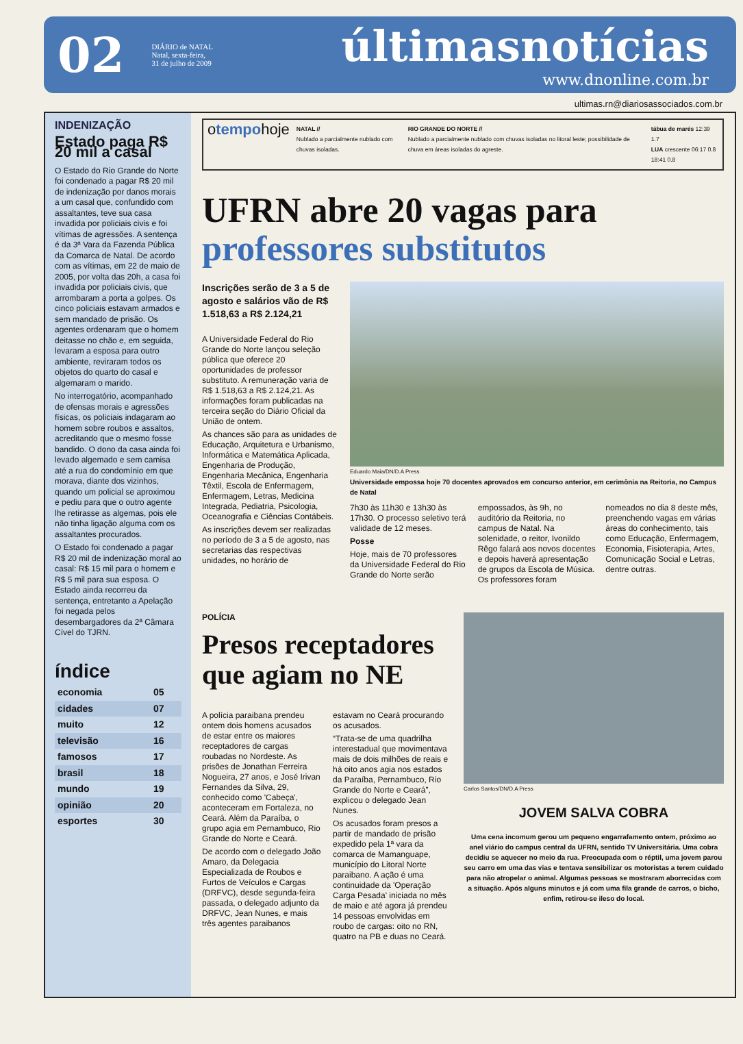02
DIÁRIO de NATAL
Natal, sexta-feira,
31 de julho de 2009
últimasnotícias
www.dnonline.com.br
ultimas.rn@diariosassociados.com.br
INDENIZAÇÃO
Estado paga R$ 20 mil a casal
O Estado do Rio Grande do Norte foi condenado a pagar R$ 20 mil de indenização por danos morais a um casal que, confundido com assaltantes, teve sua casa invadida por policiais civis e foi vítimas de agressões. A sentença é da 3ª Vara da Fazenda Pública da Comarca de Natal. De acordo com as vítimas, em 22 de maio de 2005, por volta das 20h, a casa foi invadida por policiais civis, que arrombaram a porta a golpes. Os cinco policiais estavam armados e sem mandado de prisão. Os agentes ordenaram que o homem deitasse no chão e, em seguida, levaram a esposa para outro ambiente, reviraram todos os objetos do quarto do casal e algemaram o marido.
No interrogatório, acompanhado de ofensas morais e agressões físicas, os policiais indagaram ao homem sobre roubos e assaltos, acreditando que o mesmo fosse bandido. O dono da casa ainda foi levado algemado e sem camisa até a rua do condomínio em que morava, diante dos vizinhos, quando um policial se aproximou e pediu para que o outro agente lhe retirasse as algemas, pois ele não tinha ligação alguma com os assaltantes procurados.
O Estado foi condenado a pagar R$ 20 mil de indenização moral ao casal: R$ 15 mil para o homem e R$ 5 mil para sua esposa. O Estado ainda recorreu da sentença, entretanto a Apelação foi negada pelos desembargadores da 2ª Câmara Cível do TJRN.
índice
| economia | 05 |
| cidades | 07 |
| muito | 12 |
| televisão | 16 |
| famosos | 17 |
| brasil | 18 |
| mundo | 19 |
| opinião | 20 |
| esportes | 30 |
otempohoje
NATAL //
Nublado a parcialmente nublado com chuvas isoladas.
RIO GRANDE DO NORTE //
Nublado a parcialmente nublado com chuvas isoladas no litoral leste; possibilidade de chuva em áreas isoladas do agreste.
tábua de marés 12:39 1.7
LUA crescente 06:17 0.8 18:41 0.8
UFRN abre 20 vagas para professores substitutos
Inscrições serão de 3 a 5 de agosto e salários vão de R$ 1.518,63 a R$ 2.124,21
A Universidade Federal do Rio Grande do Norte lançou seleção pública que oferece 20 oportunidades de professor substituto. A remuneração varia de R$ 1.518,63 a R$ 2.124,21. As informações foram publicadas na terceira seção do Diário Oficial da União de ontem.
As chances são para as unidades de Educação, Arquitetura e Urbanismo, Informática e Matemática Aplicada, Engenharia de Produção, Engenharia Mecânica, Engenharia Têxtil, Escola de Enfermagem, Enfermagem, Letras, Medicina Integrada, Pediatria, Psicologia, Oceanografia e Ciências Contábeis.
As inscrições devem ser realizadas no período de 3 a 5 de agosto, nas secretarias das respectivas unidades, no horário de
Eduardo Maia/DN/D.A Press
Universidade empossa hoje 70 docentes aprovados em concurso anterior, em cerimônia na Reitoria, no Campus de Natal
7h30 às 11h30 e 13h30 às 17h30. O processo seletivo terá validade de 12 meses.
Posse
Hoje, mais de 70 professores da Universidade Federal do Rio Grande do Norte serão empossados, às 9h, no auditório da Reitoria, no campus de Natal. Na solenidade, o reitor, Ivonildo Rêgo falará aos novos docentes e depois haverá apresentação de grupos da Escola de Música. Os professores foram nomeados no dia 8 deste mês, preenchendo vagas em várias áreas do conhecimento, tais como Educação, Enfermagem, Economia, Fisioterapia, Artes, Comunicação Social e Letras, dentre outras.
POLÍCIA
Presos receptadores que agiam no NE
A polícia paraibana prendeu ontem dois homens acusados de estar entre os maiores receptadores de cargas roubadas no Nordeste. As prisões de Jonathan Ferreira Nogueira, 27 anos, e José Irivan Fernandes da Silva, 29, conhecido como 'Cabeça', aconteceram em Fortaleza, no Ceará. Além da Paraíba, o grupo agia em Pernambuco, Rio Grande do Norte e Ceará.
De acordo com o delegado João Amaro, da Delegacia Especializada de Roubos e Furtos de Veículos e Cargas (DRFVC), desde segunda-feira passada, o delegado adjunto da DRFVC, Jean Nunes, e mais três agentes paraibanos estavam no Ceará procurando os acusados.
“Trata-se de uma quadrilha interestadual que movimentava mais de dois milhões de reais e há oito anos agia nos estados da Paraíba, Pernambuco, Rio Grande do Norte e Ceará”, explicou o delegado Jean Nunes.
Os acusados foram presos a partir de mandado de prisão expedido pela 1ª vara da comarca de Mamanguape, município do Litoral Norte paraibano. A ação é uma continuidade da 'Operação Carga Pesada' iniciada no mês de maio e até agora já prendeu 14 pessoas envolvidas em roubo de cargas: oito no RN, quatro na PB e duas no Ceará.
Carlos Santos/DN/D.A Press
JOVEM SALVA COBRA
Uma cena incomum gerou um pequeno engarrafamento ontem, próximo ao anel viário do campus central da UFRN, sentido TV Universitária. Uma cobra decidiu se aquecer no meio da rua. Preocupada com o réptil, uma jovem parou seu carro em uma das vias e tentava sensibilizar os motoristas a terem cuidado para não atropelar o animal. Algumas pessoas se mostraram aborrecidas com a situação. Após alguns minutos e já com uma fila grande de carros, o bicho, enfim, retirou-se ileso do local.